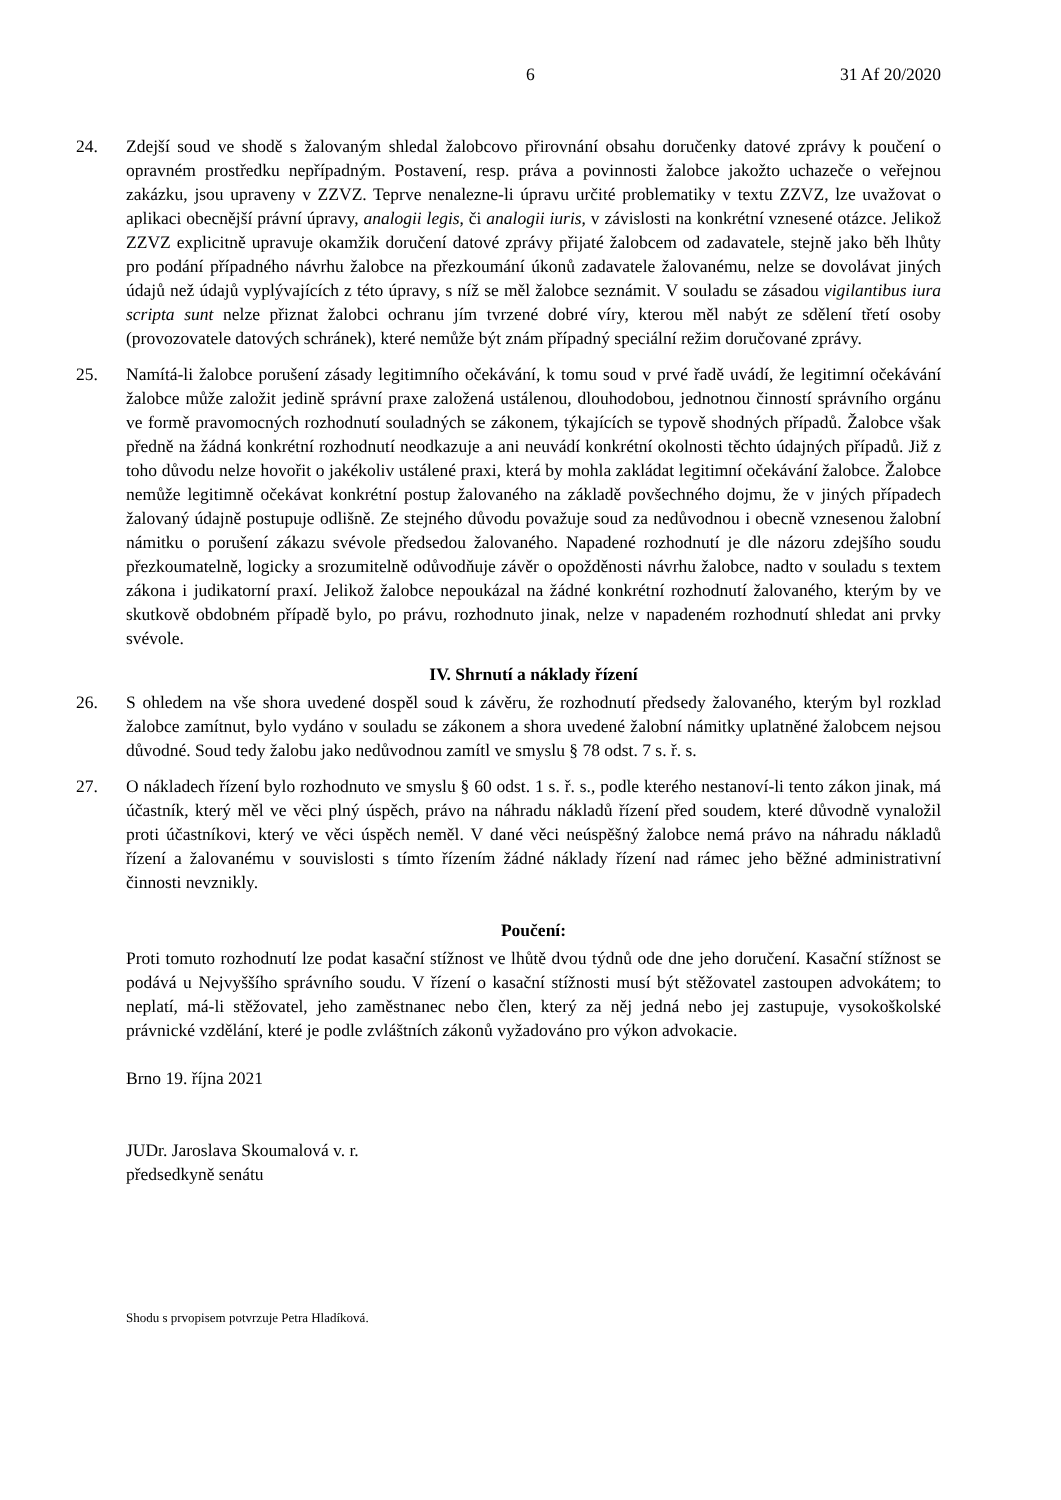6 31 Af 20/2020
24. Zdejší soud ve shodě s žalovaným shledal žalobcovo přirovnání obsahu doručenky datové zprávy k poučení o opravném prostředku nepřípadným. Postavení, resp. práva a povinnosti žalobce jakožto uchazeče o veřejnou zakázku, jsou upraveny v ZZVZ. Teprve nenalezne-li úpravu určité problematiky v textu ZZVZ, lze uvažovat o aplikaci obecnější právní úpravy, analogii legis, či analogii iuris, v závislosti na konkrétní vznesené otázce. Jelikož ZZVZ explicitně upravuje okamžik doručení datové zprávy přijaté žalobcem od zadavatele, stejně jako běh lhůty pro podání případného návrhu žalobce na přezkoumání úkonů zadavatele žalovanému, nelze se dovolávat jiných údajů než údajů vyplývajících z této úpravy, s níž se měl žalobce seznámit. V souladu se zásadou vigilantibus iura scripta sunt nelze přiznat žalobci ochranu jím tvrzené dobré víry, kterou měl nabýt ze sdělení třetí osoby (provozovatele datových schránek), které nemůže být znám případný speciální režim doručované zprávy.
25. Namítá-li žalobce porušení zásady legitimního očekávání, k tomu soud v prvé řadě uvádí, že legitimní očekávání žalobce může založit jedině správní praxe založená ustálenou, dlouhodobou, jednotnou činností správního orgánu ve formě pravomocných rozhodnutí souladných se zákonem, týkajících se typově shodných případů. Žalobce však předně na žádná konkrétní rozhodnutí neodkazuje a ani neuvádí konkrétní okolnosti těchto údajných případů. Již z toho důvodu nelze hovořit o jakékoliv ustálené praxi, která by mohla zakládat legitimní očekávání žalobce. Žalobce nemůže legitimně očekávat konkrétní postup žalovaného na základě povšechného dojmu, že v jiných případech žalovaný údajně postupuje odlišně. Ze stejného důvodu považuje soud za nedůvodnou i obecně vznesenou žalobní námitku o porušení zákazu svévole předsedou žalovaného. Napadené rozhodnutí je dle názoru zdejšího soudu přezkoumatelně, logicky a srozumitelně odůvodňuje závěr o opožděnosti návrhu žalobce, nadto v souladu s textem zákona i judikatorní praxí. Jelikož žalobce nepoukázal na žádné konkrétní rozhodnutí žalovaného, kterým by ve skutkově obdobném případě bylo, po právu, rozhodnuto jinak, nelze v napadeném rozhodnutí shledat ani prvky svévole.
IV. Shrnutí a náklady řízení
26. S ohledem na vše shora uvedené dospěl soud k závěru, že rozhodnutí předsedy žalovaného, kterým byl rozklad žalobce zamítnut, bylo vydáno v souladu se zákonem a shora uvedené žalobní námitky uplatněné žalobcem nejsou důvodné. Soud tedy žalobu jako nedůvodnou zamítl ve smyslu § 78 odst. 7 s. ř. s.
27. O nákladech řízení bylo rozhodnuto ve smyslu § 60 odst. 1 s. ř. s., podle kterého nestanoví-li tento zákon jinak, má účastník, který měl ve věci plný úspěch, právo na náhradu nákladů řízení před soudem, které důvodně vynaložil proti účastníkovi, který ve věci úspěch neměl. V dané věci neúspěšný žalobce nemá právo na náhradu nákladů řízení a žalovanému v souvislosti s tímto řízením žádné náklady řízení nad rámec jeho běžné administrativní činnosti nevznikly.
Poučení:
Proti tomuto rozhodnutí lze podat kasační stížnost ve lhůtě dvou týdnů ode dne jeho doručení. Kasační stížnost se podává u Nejvyššího správního soudu. V řízení o kasační stížnosti musí být stěžovatel zastoupen advokátem; to neplatí, má-li stěžovatel, jeho zaměstnanec nebo člen, který za něj jedná nebo jej zastupuje, vysokoškolské právnické vzdělání, které je podle zvláštních zákonů vyžadováno pro výkon advokacie.
Brno 19. října 2021
JUDr. Jaroslava Skoumalová v. r.
předsedkyně senátu
Shodu s prvopisem potvrzuje Petra Hladíková.